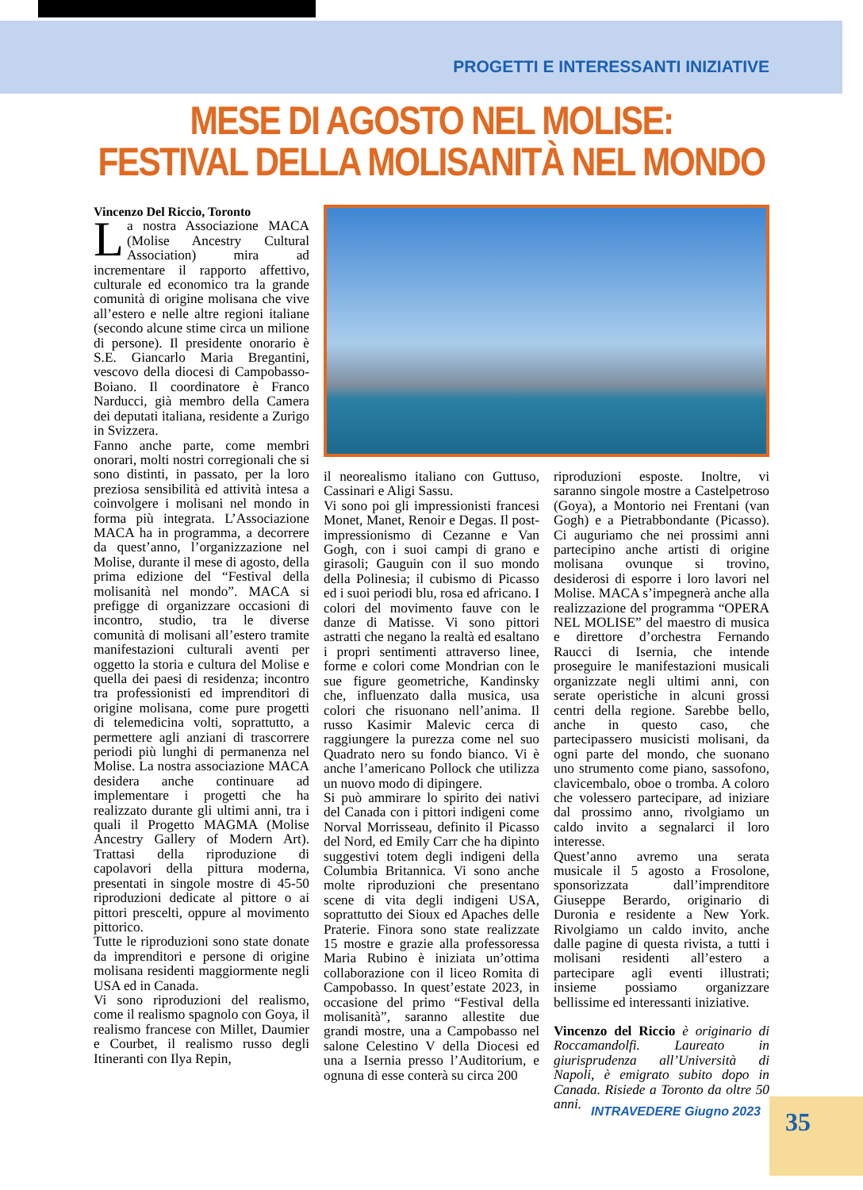PROGETTI E INTERESSANTI INIZIATIVE
MESE DI AGOSTO NEL MOLISE:
FESTIVAL DELLA MOLISANITÀ NEL MONDO
Vincenzo Del Riccio, Toronto
La nostra Associazione MACA (Molise Ancestry Cultural Association) mira ad incrementare il rapporto affettivo, culturale ed economico tra la grande comunità di origine molisana che vive all’estero e nelle altre regioni italiane (secondo alcune stime circa un milione di persone). Il presidente onorario è S.E. Giancarlo Maria Bregantini, vescovo della diocesi di Campobasso-Boiano. Il coordinatore è Franco Narducci, già membro della Camera dei deputati italiana, residente a Zurigo in Svizzera.
Fanno anche parte, come membri onorari, molti nostri corregionali che si sono distinti, in passato, per la loro preziosa sensibilità ed attività intesa a coinvolgere i molisani nel mondo in forma più integrata. L’Associazione MACA ha in programma, a decorrere da quest’anno, l’organizzazione nel Molise, durante il mese di agosto, della prima edizione del “Festival della molisanità nel mondo”. MACA si prefigge di organizzare occasioni di incontro, studio, tra le diverse comunità di molisani all’estero tramite manifestazioni culturali aventi per oggetto la storia e cultura del Molise e quella dei paesi di residenza; incontro tra professionisti ed imprenditori di origine molisana, come pure progetti di telemedicina volti, soprattutto, a permettere agli anziani di trascorrere periodi più lunghi di permanenza nel Molise. La nostra associazione MACA desidera anche continuare ad implementare i progetti che ha realizzato durante gli ultimi anni, tra i quali il Progetto MAGMA (Molise Ancestry Gallery of Modern Art). Trattasi della riproduzione di capolavori della pittura moderna, presentati in singole mostre di 45-50 riproduzioni dedicate al pittore o ai pittori prescelti, oppure al movimento pittorico.
Tutte le riproduzioni sono state donate da imprenditori e persone di origine molisana residenti maggiormente negli USA ed in Canada.
Vi sono riproduzioni del realismo, come il realismo spagnolo con Goya, il realismo francese con Millet, Daumier e Courbet, il realismo russo degli Itineranti con Ilya Repin,
il neorealismo italiano con Guttuso, Cassinari e Aligi Sassu.
Vi sono poi gli impressionisti francesi Monet, Manet, Renoir e Degas. Il post-impressionismo di Cezanne e Van Gogh, con i suoi campi di grano e girasoli; Gauguin con il suo mondo della Polinesia; il cubismo di Picasso ed i suoi periodi blu, rosa ed africano. I colori del movimento fauve con le danze di Matisse. Vi sono pittori astratti che negano la realtà ed esaltano i propri sentimenti attraverso linee, forme e colori come Mondrian con le sue figure geometriche, Kandinsky che, influenzato dalla musica, usa colori che risuonano nell’anima. Il russo Kasimir Malevic cerca di raggiungere la purezza come nel suo Quadrato nero su fondo bianco. Vi è anche l’americano Pollock che utilizza un nuovo modo di dipingere.
Si può ammirare lo spirito dei nativi del Canada con i pittori indigeni come Norval Morrisseau, definito il Picasso del Nord, ed Emily Carr che ha dipinto suggestivi totem degli indigeni della Columbia Britannica. Vi sono anche molte riproduzioni che presentano scene di vita degli indigeni USA, soprattutto dei Sioux ed Apaches delle Praterie. Finora sono state realizzate 15 mostre e grazie alla professoressa Maria Rubino è iniziata un’ottima collaborazione con il liceo Romita di Campobasso. In quest’estate 2023, in occasione del primo “Festival della molisanità”, saranno allestite due grandi mostre, una a Campobasso nel salone Celestino V della Diocesi ed una a Isernia presso l’Auditorium, e ognuna di esse conterà su circa 200
riproduzioni esposte. Inoltre, vi saranno singole mostre a Castelpetroso (Goya), a Montorio nei Frentani (van Gogh) e a Pietrabbondante (Picasso). Ci auguriamo che nei prossimi anni partecipino anche artisti di origine molisana ovunque si trovino, desiderosi di esporre i loro lavori nel Molise. MACA s’impegnerà anche alla realizzazione del programma “OPERA NEL MOLISE” del maestro di musica e direttore d’orchestra Fernando Raucci di Isernia, che intende proseguire le manifestazioni musicali organizzate negli ultimi anni, con serate operistiche in alcuni grossi centri della regione. Sarebbe bello, anche in questo caso, che partecipassero musicisti molisani, da ogni parte del mondo, che suonano uno strumento come piano, sassofono, clavicembalo, oboe o tromba. A coloro che volessero partecipare, ad iniziare dal prossimo anno, rivolgiamo un caldo invito a segnalarci il loro interesse.
Quest’anno avremo una serata musicale il 5 agosto a Frosolone, sponsorizzata dall’imprenditore Giuseppe Berardo, originario di Duronia e residente a New York. Rivolgiamo un caldo invito, anche dalle pagine di questa rivista, a tutti i molisani residenti all’estero a partecipare agli eventi illustrati; insieme possiamo organizzare bellissime ed interessanti iniziative.
Vincenzo del Riccio è originario di Roccamandolfi. Laureato in giurisprudenza all’Università di Napoli, è emigrato subito dopo in Canada. Risiede a Toronto da oltre 50 anni.
INTRAVEDERE Giugno 2023 35